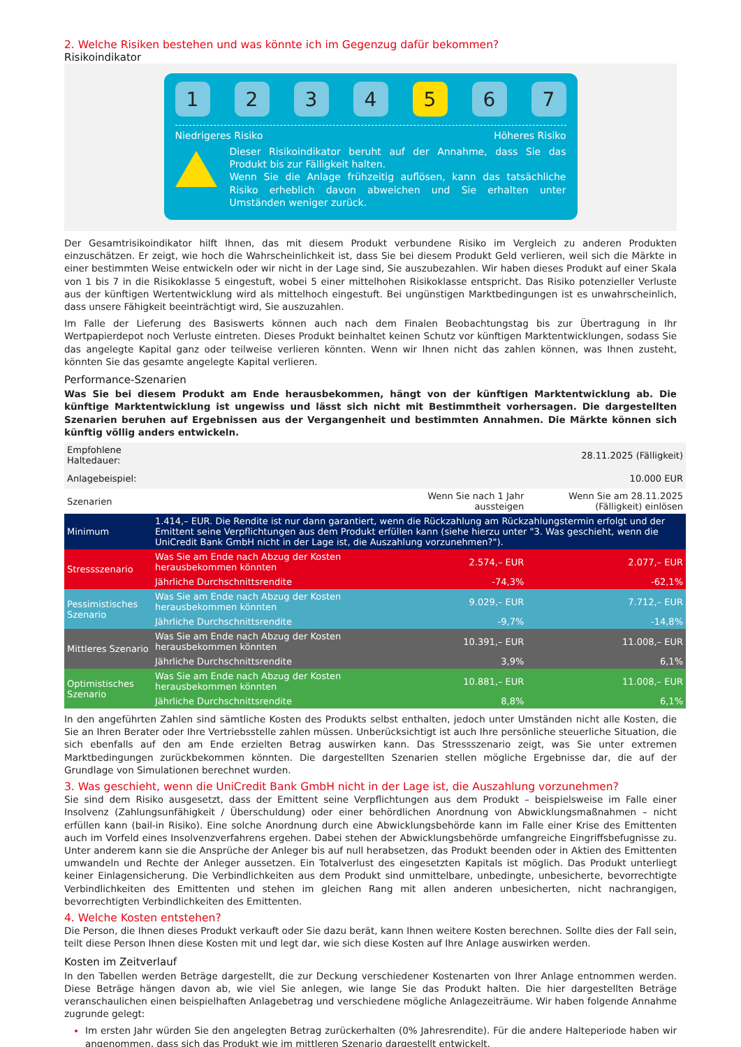2. Welche Risiken bestehen und was könnte ich im Gegenzug dafür bekommen?
Risikoindikator
1 2 3 4 5 6 7
Niedrigeres Risiko Höheres Risiko
Dieser Risikoindikator beruht auf der Annahme, dass Sie das Produkt bis zur Fälligkeit halten.
Wenn Sie die Anlage frühzeitig auflösen, kann das tatsächliche Risiko erheblich davon abweichen und Sie erhalten unter Umständen weniger zurück.
Der Gesamtrisikoindikator hilft Ihnen, das mit diesem Produkt verbundene Risiko im Vergleich zu anderen Produkten einzuschätzen. Er zeigt, wie hoch die Wahrscheinlichkeit ist, dass Sie bei diesem Produkt Geld verlieren, weil sich die Märkte in einer bestimmten Weise entwickeln oder wir nicht in der Lage sind, Sie auszubezahlen. Wir haben dieses Produkt auf einer Skala von 1 bis 7 in die Risikoklasse 5 eingestuft, wobei 5 einer mittelhohen Risikoklasse entspricht. Das Risiko potenzieller Verluste aus der künftigen Wertentwicklung wird als mittelhoch eingestuft. Bei ungünstigen Marktbedingungen ist es unwahrscheinlich, dass unsere Fähigkeit beeinträchtigt wird, Sie auszuzahlen.
Im Falle der Lieferung des Basiswerts können auch nach dem Finalen Beobachtungstag bis zur Übertragung in Ihr Wertpapierdepot noch Verluste eintreten. Dieses Produkt beinhaltet keinen Schutz vor künftigen Marktentwicklungen, sodass Sie das angelegte Kapital ganz oder teilweise verlieren könnten. Wenn wir Ihnen nicht das zahlen können, was Ihnen zusteht, könnten Sie das gesamte angelegte Kapital verlieren.
Performance-Szenarien
Was Sie bei diesem Produkt am Ende herausbekommen, hängt von der künftigen Marktentwicklung ab. Die künftige Marktentwicklung ist ungewiss und lässt sich nicht mit Bestimmtheit vorhersagen. Die dargestellten Szenarien beruhen auf Ergebnissen aus der Vergangenheit und bestimmten Annahmen. Die Märkte können sich künftig völlig anders entwickeln.
| Empfohlene Haltedauer: | | 28.11.2025 (Fälligkeit) | |
| Anlagebeispiel: | | 10.000 EUR | |
| Szenarien | | Wenn Sie nach 1 Jahr aussteigen | Wenn Sie am 28.11.2025 (Fälligkeit) einlösen |
| Minimum | 1.414,– EUR. Die Rendite ist nur dann garantiert, wenn die Rückzahlung am Rückzahlungstermin erfolgt und der Emittent seine Verpflichtungen aus dem Produkt erfüllen kann (siehe hierzu unter "3. Was geschieht, wenn die UniCredit Bank GmbH nicht in der Lage ist, die Auszahlung vorzunehmen?"). | | |
| Stressszenario | Was Sie am Ende nach Abzug der Kosten herausbekommen könnten | 2.574,– EUR | 2.077,– EUR |
| | Jährliche Durchschnittsrendite | -74,3% | -62,1% |
| Pessimistisches Szenario | Was Sie am Ende nach Abzug der Kosten herausbekommen könnten | 9.029,– EUR | 7.712,– EUR |
| | Jährliche Durchschnittsrendite | -9,7% | -14,8% |
| Mittleres Szenario | Was Sie am Ende nach Abzug der Kosten herausbekommen könnten | 10.391,– EUR | 11.008,– EUR |
| | Jährliche Durchschnittsrendite | 3,9% | 6,1% |
| Optimistisches Szenario | Was Sie am Ende nach Abzug der Kosten herausbekommen könnten | 10.881,– EUR | 11.008,– EUR |
| | Jährliche Durchschnittsrendite | 8,8% | 6,1% |
In den angeführten Zahlen sind sämtliche Kosten des Produkts selbst enthalten, jedoch unter Umständen nicht alle Kosten, die Sie an Ihren Berater oder Ihre Vertriebsstelle zahlen müssen. Unberücksichtigt ist auch Ihre persönliche steuerliche Situation, die sich ebenfalls auf den am Ende erzielten Betrag auswirken kann. Das Stressszenario zeigt, was Sie unter extremen Marktbedingungen zurückbekommen könnten. Die dargestellten Szenarien stellen mögliche Ergebnisse dar, die auf der Grundlage von Simulationen berechnet wurden.
3. Was geschieht, wenn die UniCredit Bank GmbH nicht in der Lage ist, die Auszahlung vorzunehmen?
Sie sind dem Risiko ausgesetzt, dass der Emittent seine Verpflichtungen aus dem Produkt – beispielsweise im Falle einer Insolvenz (Zahlungsunfähigkeit / Überschuldung) oder einer behördlichen Anordnung von Abwicklungsmaßnahmen – nicht erfüllen kann (bail-in Risiko). Eine solche Anordnung durch eine Abwicklungsbehörde kann im Falle einer Krise des Emittenten auch im Vorfeld eines Insolvenzverfahrens ergehen. Dabei stehen der Abwicklungsbehörde umfangreiche Eingriffsbefugnisse zu. Unter anderem kann sie die Ansprüche der Anleger bis auf null herabsetzen, das Produkt beenden oder in Aktien des Emittenten umwandeln und Rechte der Anleger aussetzen. Ein Totalverlust des eingesetzten Kapitals ist möglich. Das Produkt unterliegt keiner Einlagensicherung. Die Verbindlichkeiten aus dem Produkt sind unmittelbare, unbedingte, unbesicherte, bevorrechtigte Verbindlichkeiten des Emittenten und stehen im gleichen Rang mit allen anderen unbesicherten, nicht nachrangigen, bevorrechtigten Verbindlichkeiten des Emittenten.
4. Welche Kosten entstehen?
Die Person, die Ihnen dieses Produkt verkauft oder Sie dazu berät, kann Ihnen weitere Kosten berechnen. Sollte dies der Fall sein, teilt diese Person Ihnen diese Kosten mit und legt dar, wie sich diese Kosten auf Ihre Anlage auswirken werden.
Kosten im Zeitverlauf
In den Tabellen werden Beträge dargestellt, die zur Deckung verschiedener Kostenarten von Ihrer Anlage entnommen werden. Diese Beträge hängen davon ab, wie viel Sie anlegen, wie lange Sie das Produkt halten. Die hier dargestellten Beträge veranschaulichen einen beispielhaften Anlagebetrag und verschiedene mögliche Anlagezeiträume. Wir haben folgende Annahme zugrunde gelegt:
Im ersten Jahr würden Sie den angelegten Betrag zurückerhalten (0% Jahresrendite). Für die andere Halteperiode haben wir angenommen, dass sich das Produkt wie im mittleren Szenario dargestellt entwickelt.